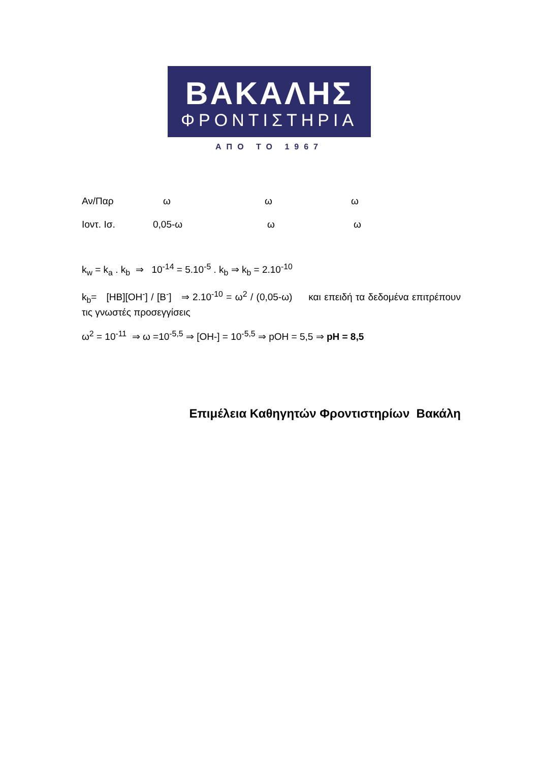ΒΑΚΑΛΗΣ
ΦΡΟΝΤΙΣΤΗΡΙΑ
ΑΠΟ ΤΟ 1967
Αν/Παρ ω ω ω
Ιοντ. Ισ. 0,05-ω ω ω
k<sub>w</sub> = k<sub>a</sub> . k<sub>b</sub> ⇒ 10<sup>-14</sup> = 5.10<sup>-5</sup> . k<sub>b</sub> ⇒ k<sub>b</sub> = 2.10<sup>-10</sup>
k<sub>b</sub>= [HB][OH<sup>-</sup>] / [B<sup>-</sup>] ⇒ 2.10<sup>-10</sup> = ω<sup>2</sup> / (0,05-ω) και επειδή τα δεδομένα επιτρέπουν τις γνωστές προσεγγίσεις
ω<sup>2</sup> = 10<sup>-11</sup> ⇒ ω =10<sup>-5,5</sup> ⇒ [OH-] = 10<sup>-5,5</sup> ⇒ pOH = 5,5 ⇒ pH = 8,5
Επιμέλεια Καθηγητών Φροντιστηρίων Βακάλη